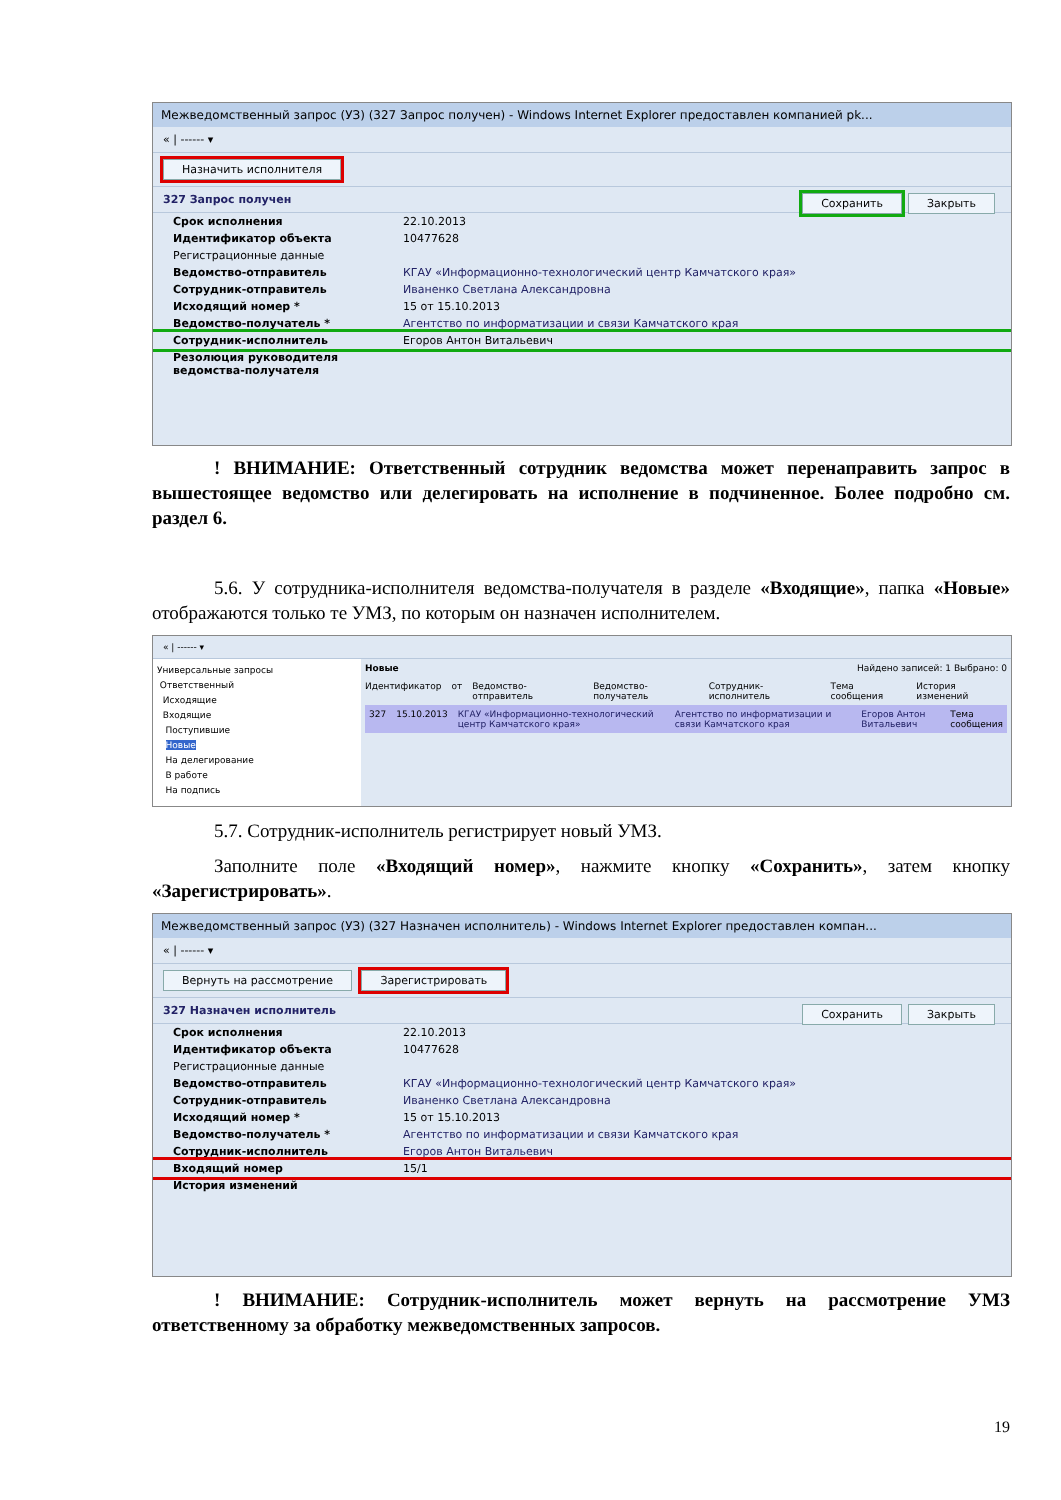Межведомственный запрос (УЗ) (327 Запрос получен) - Windows Internet Explorer предоставлен компанией pk...
« | ------ ▾
Назначить исполнителя
327 Запрос получен Сохранить Закрыть
Срок исполнения 22.10.2013
Идентификатор объекта 10477628
Регистрационные данные
Ведомство-отправитель КГАУ «Информационно-технологический центр Камчатского края»
Сотрудник-отправитель Иваненко Светлана Александровна
Исходящий номер * 15 от 15.10.2013
Ведомство-получатель * Агентство по информатизации и связи Камчатского края
Сотрудник-исполнитель Егоров Антон Витальевич
Резолюция руководителя ведомства-получателя
! ВНИМАНИЕ: Ответственный сотрудник ведомства может перенаправить запрос в вышестоящее ведомство или делегировать на исполнение в подчиненное. Более подробно см. раздел 6.
5.6. У сотрудника-исполнителя ведомства-получателя в разделе «Входящие», папка «Новые» отображаются только те УМЗ, по которым он назначен исполнителем.
« | ------ ▾
Универсальные запросы
Ответственный
Исходящие
Входящие
Поступившие
Новые
На делегирование
В работе
На подпись
Новые Найдено записей: 1 Выбрано: 0
Идентификатор от Ведомство-отправитель Ведомство-получатель Сотрудник-исполнитель Тема сообщения История изменений
327 15.10.2013 КГАУ «Информационно-технологический центр Камчатского края» Агентство по информатизации и связи Камчатского края Егоров Антон Витальевич Тема сообщения
5.7. Сотрудник-исполнитель регистрирует новый УМЗ.
Заполните поле «Входящий номер», нажмите кнопку «Сохранить», затем кнопку «Зарегистрировать».
Межведомственный запрос (УЗ) (327 Назначен исполнитель) - Windows Internet Explorer предоставлен компан...
« | ------ ▾
Вернуть на рассмотрение Зарегистрировать
327 Назначен исполнитель Сохранить Закрыть
Срок исполнения 22.10.2013
Идентификатор объекта 10477628
Регистрационные данные
Ведомство-отправитель КГАУ «Информационно-технологический центр Камчатского края»
Сотрудник-отправитель Иваненко Светлана Александровна
Исходящий номер * 15 от 15.10.2013
Ведомство-получатель * Агентство по информатизации и связи Камчатского края
Сотрудник-исполнитель Егоров Антон Витальевич
Входящий номер 15/1
История изменений
! ВНИМАНИЕ: Сотрудник-исполнитель может вернуть на рассмотрение УМЗ ответственному за обработку межведомственных запросов.
19